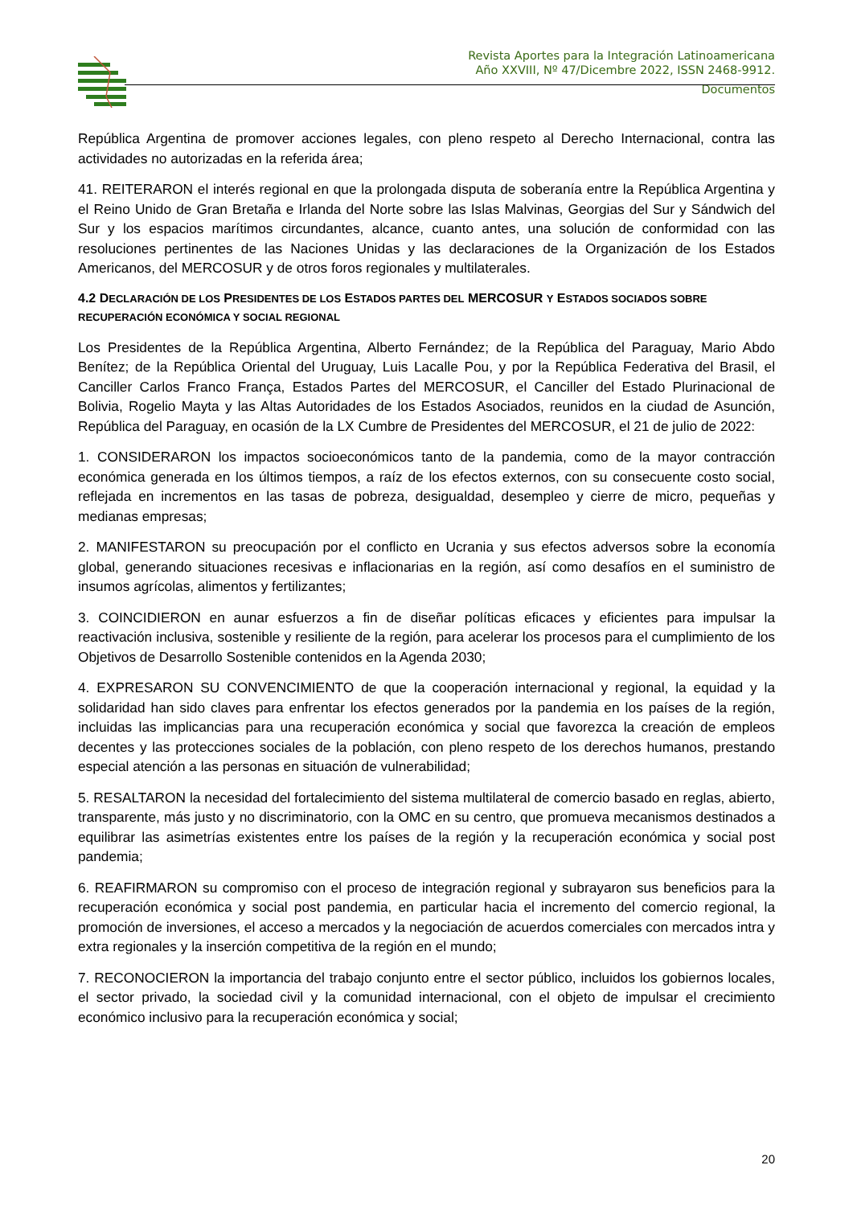Revista Aportes para la Integración Latinoamericana
Año XXVIII, Nº 47/Dicembre 2022, ISSN 2468-9912.
Documentos
República Argentina de promover acciones legales, con pleno respeto al Derecho Internacional, contra las actividades no autorizadas en la referida área;
41. REITERARON el interés regional en que la prolongada disputa de soberanía entre la República Argentina y el Reino Unido de Gran Bretaña e Irlanda del Norte sobre las Islas Malvinas, Georgias del Sur y Sándwich del Sur y los espacios marítimos circundantes, alcance, cuanto antes, una solución de conformidad con las resoluciones pertinentes de las Naciones Unidas y las declaraciones de la Organización de los Estados Americanos, del MERCOSUR y de otros foros regionales y multilaterales.
4.2 DECLARACIÓN DE LOS PRESIDENTES DE LOS ESTADOS PARTES DEL MERCOSUR Y ESTADOS SOCIADOS SOBRE RECUPERACIÓN ECONÓMICA Y SOCIAL REGIONAL
Los Presidentes de la República Argentina, Alberto Fernández; de la República del Paraguay, Mario Abdo Benítez; de la República Oriental del Uruguay, Luis Lacalle Pou, y por la República Federativa del Brasil, el Canciller Carlos Franco França, Estados Partes del MERCOSUR, el Canciller del Estado Plurinacional de Bolivia, Rogelio Mayta y las Altas Autoridades de los Estados Asociados, reunidos en la ciudad de Asunción, República del Paraguay, en ocasión de la LX Cumbre de Presidentes del MERCOSUR, el 21 de julio de 2022:
1. CONSIDERARON los impactos socioeconómicos tanto de la pandemia, como de la mayor contracción económica generada en los últimos tiempos, a raíz de los efectos externos, con su consecuente costo social, reflejada en incrementos en las tasas de pobreza, desigualdad, desempleo y cierre de micro, pequeñas y medianas empresas;
2. MANIFESTARON su preocupación por el conflicto en Ucrania y sus efectos adversos sobre la economía global, generando situaciones recesivas e inflacionarias en la región, así como desafíos en el suministro de insumos agrícolas, alimentos y fertilizantes;
3. COINCIDIERON en aunar esfuerzos a fin de diseñar políticas eficaces y eficientes para impulsar la reactivación inclusiva, sostenible y resiliente de la región, para acelerar los procesos para el cumplimiento de los Objetivos de Desarrollo Sostenible contenidos en la Agenda 2030;
4. EXPRESARON SU CONVENCIMIENTO de que la cooperación internacional y regional, la equidad y la solidaridad han sido claves para enfrentar los efectos generados por la pandemia en los países de la región, incluidas las implicancias para una recuperación económica y social que favorezca la creación de empleos decentes y las protecciones sociales de la población, con pleno respeto de los derechos humanos, prestando especial atención a las personas en situación de vulnerabilidad;
5. RESALTARON la necesidad del fortalecimiento del sistema multilateral de comercio basado en reglas, abierto, transparente, más justo y no discriminatorio, con la OMC en su centro, que promueva mecanismos destinados a equilibrar las asimetrías existentes entre los países de la región y la recuperación económica y social post pandemia;
6. REAFIRMARON su compromiso con el proceso de integración regional y subrayaron sus beneficios para la recuperación económica y social post pandemia, en particular hacia el incremento del comercio regional, la promoción de inversiones, el acceso a mercados y la negociación de acuerdos comerciales con mercados intra y extra regionales y la inserción competitiva de la región en el mundo;
7. RECONOCIERON la importancia del trabajo conjunto entre el sector público, incluidos los gobiernos locales, el sector privado, la sociedad civil y la comunidad internacional, con el objeto de impulsar el crecimiento económico inclusivo para la recuperación económica y social;
20